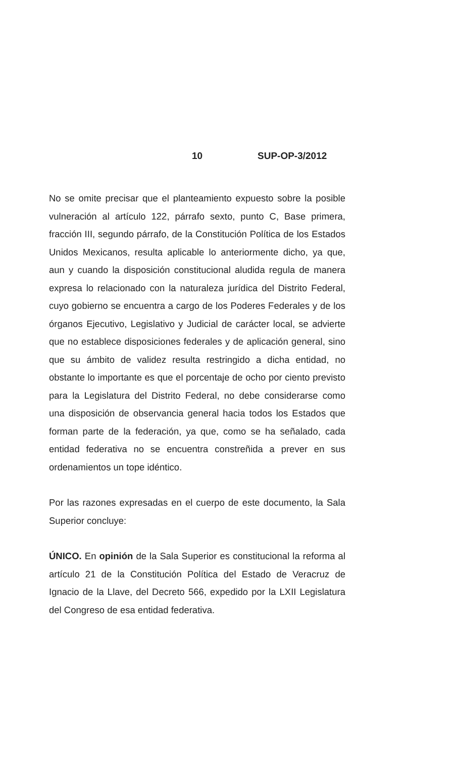10 SUP-OP-3/2012
No se omite precisar que el planteamiento expuesto sobre la posible vulneración al artículo 122, párrafo sexto, punto C, Base primera, fracción III, segundo párrafo, de la Constitución Política de los Estados Unidos Mexicanos, resulta aplicable lo anteriormente dicho, ya que, aun y cuando la disposición constitucional aludida regula de manera expresa lo relacionado con la naturaleza jurídica del Distrito Federal, cuyo gobierno se encuentra a cargo de los Poderes Federales y de los órganos Ejecutivo, Legislativo y Judicial de carácter local, se advierte que no establece disposiciones federales y de aplicación general, sino que su ámbito de validez resulta restringido a dicha entidad, no obstante lo importante es que el porcentaje de ocho por ciento previsto para la Legislatura del Distrito Federal, no debe considerarse como una disposición de observancia general hacia todos los Estados que forman parte de la federación, ya que, como se ha señalado, cada entidad federativa no se encuentra constreñida a prever en sus ordenamientos un tope idéntico.
Por las razones expresadas en el cuerpo de este documento, la Sala Superior concluye:
ÚNICO. En opinión de la Sala Superior es constitucional la reforma al artículo 21 de la Constitución Política del Estado de Veracruz de Ignacio de la Llave, del Decreto 566, expedido por la LXII Legislatura del Congreso de esa entidad federativa.